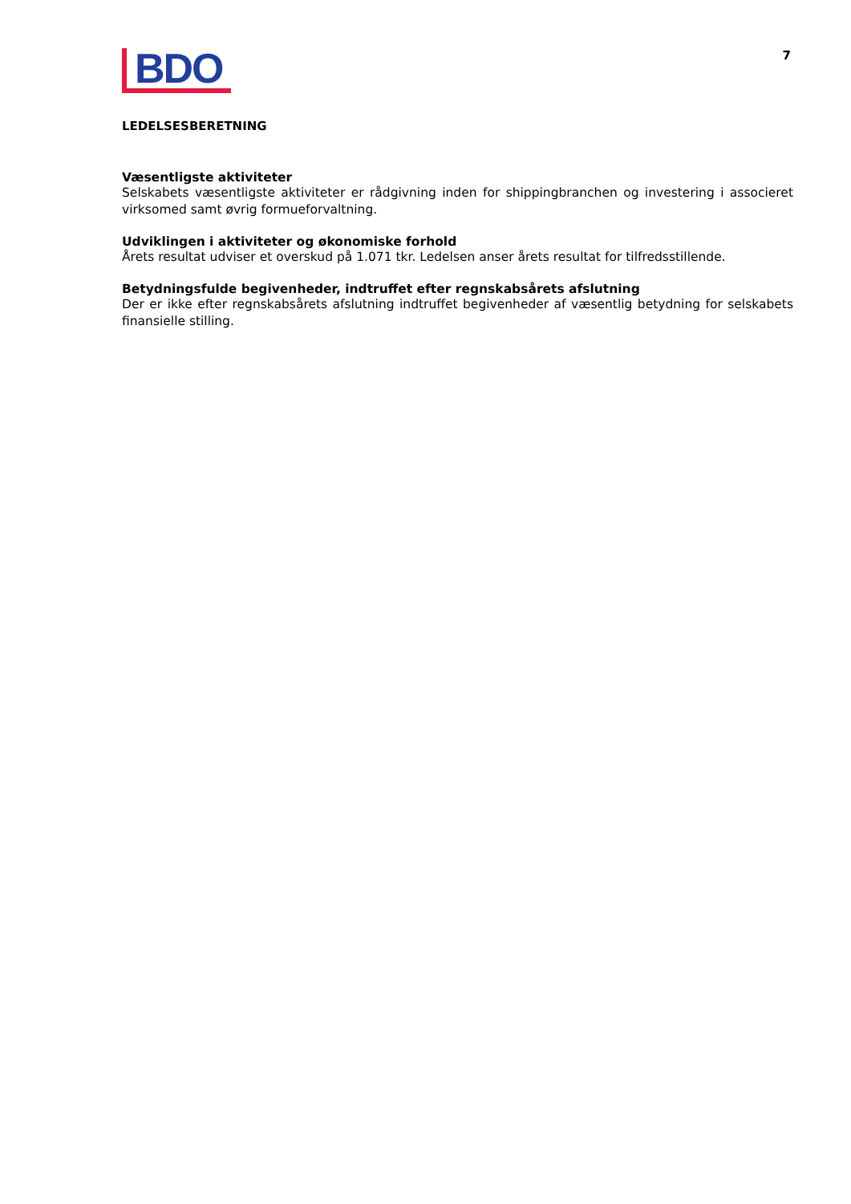BDO
7
LEDELSESBERETNING
Væsentligste aktiviteter
Selskabets væsentligste aktiviteter er rådgivning inden for shippingbranchen og investering i associeret virksomed samt øvrig formueforvaltning.
Udviklingen i aktiviteter og økonomiske forhold
Årets resultat udviser et overskud på 1.071 tkr. Ledelsen anser årets resultat for tilfredsstillende.
Betydningsfulde begivenheder, indtruffet efter regnskabsårets afslutning
Der er ikke efter regnskabsårets afslutning indtruffet begivenheder af væsentlig betydning for selskabets finansielle stilling.